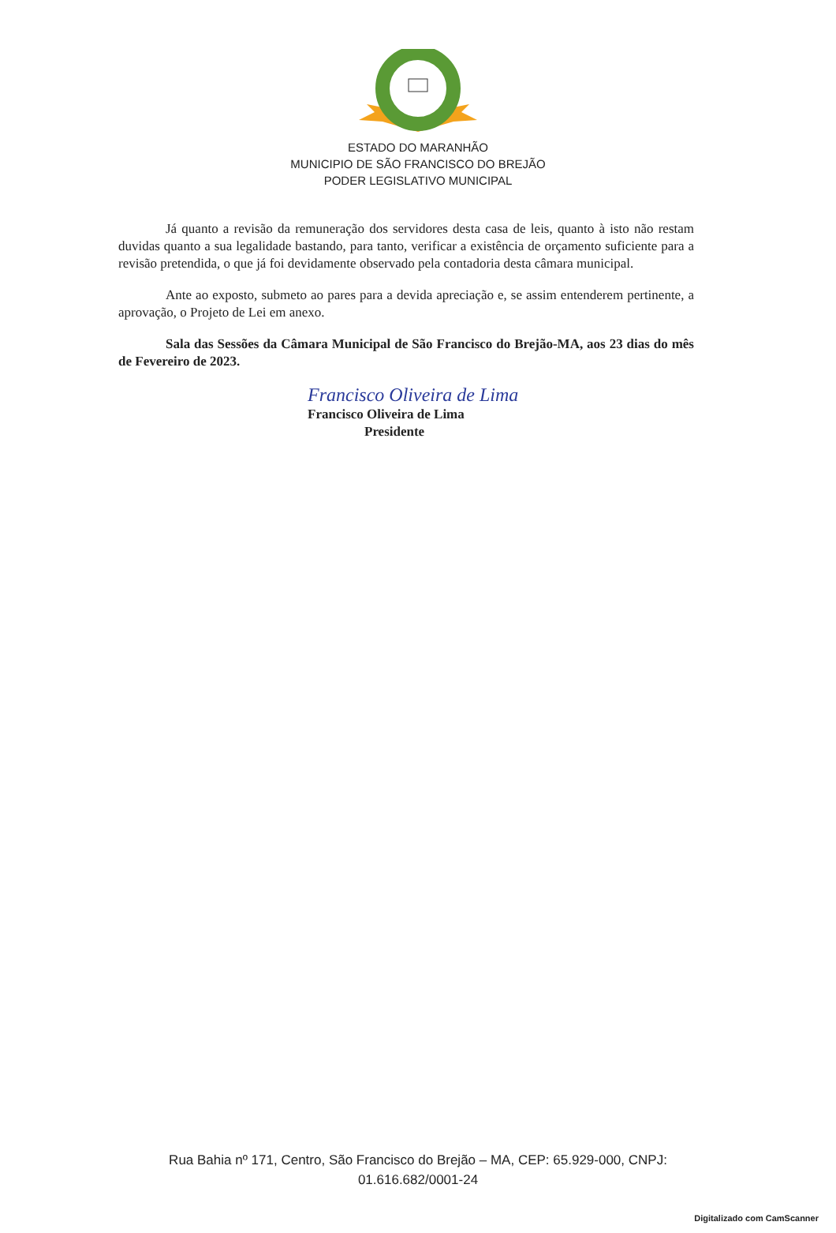ESTADO DO MARANHÃO
MUNICIPIO DE SÃO FRANCISCO DO BREJÃO
PODER LEGISLATIVO MUNICIPAL
Já quanto a revisão da remuneração dos servidores desta casa de leis, quanto à isto não restam duvidas quanto a sua legalidade bastando, para tanto, verificar a existência de orçamento suficiente para a revisão pretendida, o que já foi devidamente observado pela contadoria desta câmara municipal.
Ante ao exposto, submeto ao pares para a devida apreciação e, se assim entenderem pertinente, a aprovação, o Projeto de Lei em anexo.
Sala das Sessões da Câmara Municipal de São Francisco do Brejão-MA, aos 23 dias do mês de Fevereiro de 2023.
Francisco Oliveira de Lima
Francisco Oliveira de Lima
Presidente
Rua Bahia nº 171, Centro, São Francisco do Brejão – MA, CEP: 65.929-000, CNPJ:
01.616.682/0001-24
Digitalizado com CamScanner